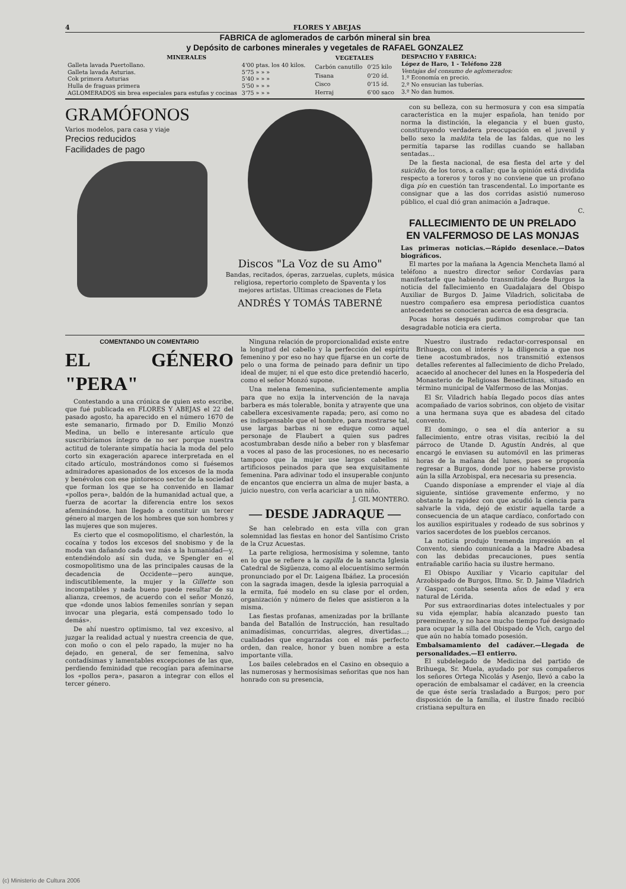4 FLORES Y ABEJAS
FABRICA de aglomerados de carbón mineral sin brea
y Depósito de carbones minerales y vegetales de RAFAEL GONZALEZ
| MINERALES | |
| --- | --- |
| Galleta lavada Puertollano. | 4'00 ptas. los 40 kilos. |
| Galleta lavada Asturias. | 5'75 » » » |
| Cok primera Asturias | 5'40 » » » |
| Hulla de fraguas primera | 5'50 » » » |
| AGLOMERADOS sin brea especiales para estufas y cocinas | 3'75 » » » |
| VEGETALES | |
| --- | --- |
| Carbón canutillo | 0'25 kilo |
| Tisana | 0'20 íd. |
| Cisco | 0'15 íd. |
| Herraj | 6'00 saco |
DESPACHO Y FABRICA:
López de Haro, 1 - Teléfono 228
Ventajas del consumo de aglomerados:
1.º Economía en precio.
2.º No ensucian las tuberías.
3.º No dan humos.
GRAMÓFONOS
Varios modelos, para casa y viaje
Precios reducidos
Facilidades de pago
Discos "La Voz de su Amo"
Bandas, recitados, óperas, zarzuelas, cuplets, música religiosa, repertorio completo de Spaventa y los mejores artistas. Ultimas creaciones de Fleta
ANDRÉS Y TOMÁS TABERNÉ
con su belleza, con su hermosura y con esa simpatía característica en la mujer española, han tenido por norma la distinción, la elegancia y el buen gusto, constituyendo verdadera preocupación en el juvenil y bello sexo la maldita tela de las faldas, que no les permitía taparse las rodillas cuando se hallaban sentadas...
De la fiesta nacional, de esa fiesta del arte y del suicidio, de los toros, a callar; que la opinión está dividida respecto a toreros y toros y no conviene que un profano diga pío en cuestión tan trascendental. Lo importante es consignar que a las dos corridas asistió numeroso público, el cual dió gran animación a Jadraque.
C.
FALLECIMIENTO DE UN PRELADO EN VALFERMOSO DE LAS MONJAS
Las primeras noticias.—Rápido desenlace.—Datos biográficos.
El martes por la mañana la Agencia Mencheta llamó al teléfono a nuestro director señor Cordavías para manifestarle que habiendo transmitido desde Burgos la noticia del fallecimiento en Guadalajara del Obispo Auxiliar de Burgos D. Jaime Viladrich, solicitaba de nuestro compañero esa empresa periodística cuantos antecedentes se conocieran acerca de esa desgracia.
Pocas horas después pudimos comprobar que tan desagradable noticia era cierta.
COMENTANDO UN COMENTARIO
EL GÉNERO "PERA"
Contestando a una crónica de quien esto escribe, que fué publicada en FLORES Y ABEJAS el 22 del pasado agosto, ha aparecido en el número 1670 de este semanario, firmado por D. Emilio Monzó Medina, un bello e interesante artículo que suscribiríamos íntegro de no ser porque nuestra actitud de tolerante simpatía hacia la moda del pelo corto sin exageración aparece interpretada en el citado artículo, mostrándonos como si fuésemos admiradores apasionados de los excesos de la moda y benévolos con ese pintoresco sector de la sociedad que forman los que se ha convenido en llamar «pollos pera», baldón de la humanidad actual que, a fuerza de acortar la diferencia entre los sexos afeminándose, han llegado a constituir un tercer género al margen de los hombres que son hombres y las mujeres que son mujeres.
Es cierto que el cosmopolitismo, el charlestón, la cocaína y todos los excesos del snobismo y de la moda van dañando cada vez más a la humanidad—y, entendiéndolo así sin duda, ve Spengler en el cosmopolitismo una de las principales causas de la decadencia de Occidente—pero aunque, indiscutiblemente, la mujer y la Gillette son incompatibles y nada bueno puede resultar de su alianza, creemos, de acuerdo con el señor Monzó, que «donde unos labios femeniles sonrían y sepan invocar una plegaria, está compensado todo lo demás».
De ahí nuestro optimismo, tal vez excesivo, al juzgar la realidad actual y nuestra creencia de que, con moño o con el pelo rapado, la mujer no ha dejado, en general, de ser femenina, salvo contadísimas y lamentables excepciones de las que, perdiendo feminidad que recogían para afeminarse los «pollos pera», pasaron a integrar con ellos el tercer género.
Ninguna relación de proporcionalidad existe entre la longitud del cabello y la perfección del espíritu femenino y por eso no hay que fijarse en un corte de pelo o una forma de peinado para definir un tipo ideal de mujer, ni el que esto dice pretendió hacerlo, como el señor Monzó supone.
Una melena femenina, suficientemente amplia para que no exija la intervención de la navaja barbera es más tolerable, bonita y atrayente que una cabellera excesivamente rapada; pero, así como no es indispensable que el hombre, para mostrarse tal, use largas barbas ni se eduque como aquel personaje de Flaubert a quien sus padres acostumbraban desde niño a beber ron y blasfemar a voces al paso de las procesiones, no es necesario tampoco que la mujer use largos cabellos ni artificiosos peinados para que sea exquisitamente femenina. Para adivinar todo el insuperable conjunto de encantos que encierra un alma de mujer basta, a juicio nuestro, con verla acariciar a un niño.
J. GIL MONTERO.
— DESDE JADRAQUE —
Se han celebrado en esta villa con gran solemnidad las fiestas en honor del Santísimo Cristo de la Cruz Acuestas.
La parte religiosa, hermosísima y solemne, tanto en lo que se refiere a la capilla de la sancta Iglesia Catedral de Sigüenza, como al elocuentísimo sermón pronunciado por el Dr. Laigena Ibáñez. La procesión con la sagrada imagen, desde la iglesia parroquial a la ermita, fué modelo en su clase por el orden, organización y número de fieles que asistieron a la misma.
Las fiestas profanas, amenizadas por la brillante banda del Batallón de Instrucción, han resultado animadísimas, concurridas, alegres, divertidas...; cualidades que engarzadas con el más perfecto orden, dan realce, honor y buen nombre a esta importante villa.
Los bailes celebrados en el Casino en obsequio a las numerosas y hermosísimas señoritas que nos han honrado con su presencia,
Nuestro ilustrado redactor-corresponsal en Brihuega, con el interés y la diligencia a que nos tiene acostumbrados, nos transmitió extensos detalles referentes al fallecimiento de dicho Prelado, acaecido al anochecer del lunes en la Hospedería del Monasterio de Religiosas Benedictinas, situado en término municipal de Valfermoso de las Monjas.
El Sr. Viladrich había llegado pocos días antes acompañado de varios sobrinos, con objeto de visitar a una hermana suya que es abadesa del citado convento.
El domingo, o sea el día anterior a su fallecimiento, entre otras visitas, recibió la del párroco de Utande D. Agustín Andrés, al que encargó le enviasen su automóvil en las primeras horas de la mañana del lunes, pues se proponía regresar a Burgos, donde por no haberse provisto aún la silla Arzobispal, era necesaria su presencia.
Cuando disponíase a emprender el viaje al día siguiente, sintióse gravemente enfermo, y no obstante la rapidez con que acudió la ciencia para salvarle la vida, dejó de existir aquella tarde a consecuencia de un ataque cardíaco, confortado con los auxilios espirituales y rodeado de sus sobrinos y varios sacerdotes de los pueblos cercanos.
La noticia produjo tremenda impresión en el Convento, siendo comunicada a la Madre Abadesa con las debidas precauciones, pues sentía entrañable cariño hacia su ilustre hermano.
El Obispo Auxiliar y Vicario capitular del Arzobispado de Burgos, Iltmo. Sr. D. Jaime Viladrich y Gaspar, contaba sesenta años de edad y era natural de Lérida.
Por sus extraordinarias dotes intelectuales y por su vida ejemplar, había alcanzado puesto tan preeminente, y no hace mucho tiempo fué designado para ocupar la silla del Obispado de Vich, cargo del que aún no había tomado posesión.
Embalsamamiento del cadáver.—Llegada de personalidades.—El entierro.
El subdelegado de Medicina del partido de Brihuega, Sr. Muela, ayudado por sus compañeros los señores Ortega Nicolás y Asenjo, llevó a cabo la operación de embalsamar el cadáver, en la creencia de que éste sería trasladado a Burgos; pero por disposición de la familia, el ilustre finado recibió cristiana sepultura en
(c) Ministerio de Cultura 2006